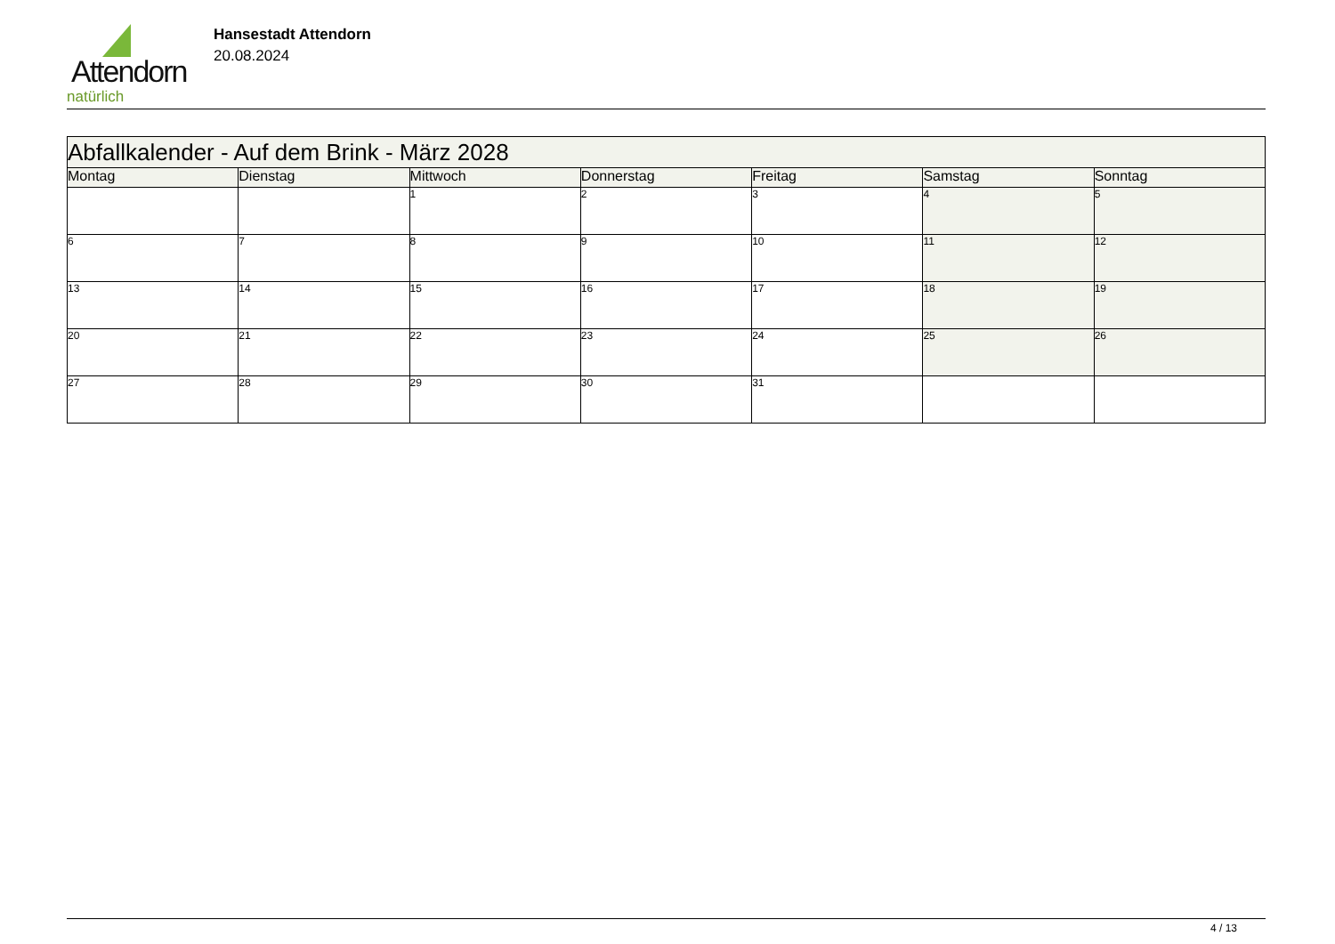Attendorn
natürlich
Hansestadt Attendorn
20.08.2024
| Abfallkalender - Auf dem Brink - März 2028 | | | | | | |
| Montag | Dienstag | Mittwoch | Donnerstag | Freitag | Samstag | Sonntag |
| | | 1 | 2 | 3 | 4 | 5 |
| 6 | 7 | 8 | 9 | 10 | 11 | 12 |
| 13 | 14 | 15 | 16 | 17 | 18 | 19 |
| 20 | 21 | 22 | 23 | 24 | 25 | 26 |
| 27 | 28 | 29 | 30 | 31 | | |
4 / 13